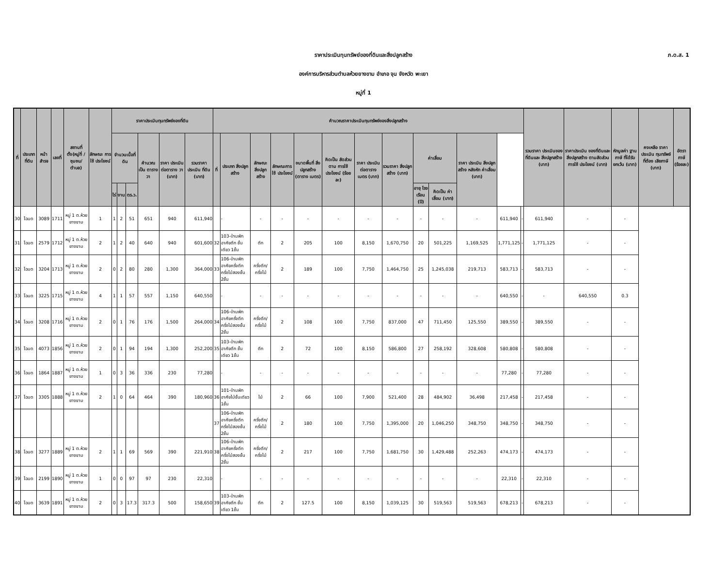ภ.ด.ส. 1
ราคาประเมินทุนทรัพย์ของที่ดินและสิ่งปลูกสร้าง
องค์การบริหารส่วนตำบลห้วยยางขาม อำเภอ จุน จังหวัด พะเยา
หมู่ที่ 1
| ที่ | ประเภท ที่ดิน | หน้า สำรจ | เลขที่ | สถานที่ ตั้ง(หมู่ที่ /ชุมชน/ ตำบล) | ลักษณะ การใช้ ประโยชน์ | ราคาประเมินทุนทรัพย์ของที่ดิน | | | | | | คำนวณราคาประเมินทุนทรัพย์ของสิ่งปลูกสร้าง | | | | | | | | | | | | | รวมราคา ประเมินของ ที่ดินและ สิ่งปลูกสร้าง (บาท) | ราคาประเมิน ของที่ดินและ สิ่งปลูกสร้าง ตามสัดส่วน การใช้ ประโยชน์ (บาท) | หักมูลค่า ฐานภาษี ที่ได้รับ ยกเว้น (บาท) | คงเหลือ ราคา ประเมิน ทุนทรัพย์ ที่ต้อง เสียภาษี (บาท) | อัตราภาษี (ร้อยละ) |
| --- | --- | --- | --- | --- | --- | --- | --- | --- | --- | --- | --- | --- | --- | --- | --- | --- | --- | --- | --- | --- | --- | --- | --- | --- | --- | --- | --- | --- | --- |
| | | | | | | จำนวนเนื้อที่ดิน | | | คำนวณ เป็น ตารางวา | ราคา ประเมิน ต่อตาราง วา (บาท) | รวมราคา ประเมิน ที่ดิน (บาท) | ที่ | ประเภท สิ่งปลูกสร้าง | ลักษณะ สิ่งปลูก สร้าง | ลักษณะการ ใช้ ประโยชน์ | ขนาดพื้นที่ สิ่งปลูกสร้าง (ตาราง เมตร) | คิดเป็น สัดส่วนตาม การใช้ ประโยชน์ (ร้อยละ) | ราคา ประเมิน ต่อตาราง เมตร (บาท) | รวมราคา สิ่งปลูก สร้าง (บาท) | ค่าเสื่อม | | ราคา ประเมิน สิ่งปลูก สร้าง หลังหัก ค่าเสื่อม (บาท) | | | | | | | |
| | | | | | | ไร่ | งาน | ตร.ว. | | | | | | | | | | | | อายุ โรงเรือน (ปี) | คิดเป็น ค่าเสื่อม (บาท) | | | | | | | | |
| 30 | โฉนด | 3089 | 1711 | หมู่ 1 ต.ห้วยยางขาม | 1 | 1 | 2 | 51 | 651 | 940 | 611,940 | | - | - | - | - | - | - | - | - | - | - | 611,940 | - | 611,940 | - | - | | |
| 31 | โฉนด | 2579 | 1712 | หมู่ 1 ต.ห้วยยางขาม | 2 | 1 | 2 | 40 | 640 | 940 | 601,600 | 32 | 103-บ้านพักอาศัยตึก ชั้นเดียว 1ชั้น | ตึก | 2 | 205 | 100 | 8,150 | 1,670,750 | 20 | 501,225 | 1,169,525 | 1,771,125 | - | 1,771,125 | - | - | | |
| 32 | โฉนด | 3204 | 1713 | หมู่ 1 ต.ห้วยยางขาม | 2 | 0 | 2 | 80 | 280 | 1,300 | 364,000 | 33 | 106-บ้านพักอาศัยครึ่งตึกครึ่งไม้สองชั้น 2ชั้น | ครึ่งตึก/ ครึ่งไม้ | 2 | 189 | 100 | 7,750 | 1,464,750 | 25 | 1,245,038 | 219,713 | 583,713 | - | 583,713 | - | - | | |
| 33 | โฉนด | 3225 | 1715 | หมู่ 1 ต.ห้วยยางขาม | 4 | 1 | 1 | 57 | 557 | 1,150 | 640,550 | | - | - | - | - | - | - | - | - | - | - | 640,550 | - | - | 640,550 | 0.3 | | |
| 34 | โฉนด | 3208 | 1716 | หมู่ 1 ต.ห้วยยางขาม | 2 | 0 | 1 | 76 | 176 | 1,500 | 264,000 | 34 | 106-บ้านพักอาศัยครึ่งตึกครึ่งไม้สองชั้น 2ชั้น | ครึ่งตึก/ ครึ่งไม้ | 2 | 108 | 100 | 7,750 | 837,000 | 47 | 711,450 | 125,550 | 389,550 | - | 389,550 | - | - | | |
| 35 | โฉนด | 4073 | 1856 | หมู่ 1 ต.ห้วยยางขาม | 2 | 0 | 1 | 94 | 194 | 1,300 | 252,200 | 35 | 103-บ้านพักอาศัยตึก ชั้นเดียว 1ชั้น | ตึก | 2 | 72 | 100 | 8,150 | 586,800 | 27 | 258,192 | 328,608 | 580,808 | - | 580,808 | - | - | | |
| 36 | โฉนด | 1864 | 1887 | หมู่ 1 ต.ห้วยยางขาม | 1 | 0 | 3 | 36 | 336 | 230 | 77,280 | | - | - | - | - | - | - | - | - | - | - | 77,280 | - | 77,280 | - | - | | |
| 37 | โฉนด | 3305 | 1888 | หมู่ 1 ต.ห้วยยางขาม | 2 | 1 | 0 | 64 | 464 | 390 | 180,960 | 36 | 101-บ้านพักอาศัยไม้ชั้นเดียว 1ชั้น | ไม้ | 2 | 66 | 100 | 7,900 | 521,400 | 28 | 484,902 | 36,498 | 217,458 | - | 217,458 | - | - | | |
| | | | | | | | | | | | | 37 | 106-บ้านพักอาศัยครึ่งตึกครึ่งไม้สองชั้น 2ชั้น | ครึ่งตึก/ ครึ่งไม้ | 2 | 180 | 100 | 7,750 | 1,395,000 | 20 | 1,046,250 | 348,750 | 348,750 | - | 348,750 | - | - | | |
| 38 | โฉนด | 3277 | 1889 | หมู่ 1 ต.ห้วยยางขาม | 2 | 1 | 1 | 69 | 569 | 390 | 221,910 | 38 | 106-บ้านพักอาศัยครึ่งตึกครึ่งไม้สองชั้น 2ชั้น | ครึ่งตึก/ ครึ่งไม้ | 2 | 217 | 100 | 7,750 | 1,681,750 | 30 | 1,429,488 | 252,263 | 474,173 | - | 474,173 | - | - | | |
| 39 | โฉนด | 2199 | 1890 | หมู่ 1 ต.ห้วยยางขาม | 1 | 0 | 0 | 97 | 97 | 230 | 22,310 | | - | - | - | - | - | - | - | - | - | - | 22,310 | - | 22,310 | - | - | | |
| 40 | โฉนด | 3639 | 1891 | หมู่ 1 ต.ห้วยยางขาม | 2 | 0 | 3 | 17.3 | 317.3 | 500 | 158,650 | 39 | 103-บ้านพักอาศัยตึก ชั้นเดียว 1ชั้น | ตึก | 2 | 127.5 | 100 | 8,150 | 1,039,125 | 30 | 519,563 | 519,563 | 678,213 | - | 678,213 | - | - | | |